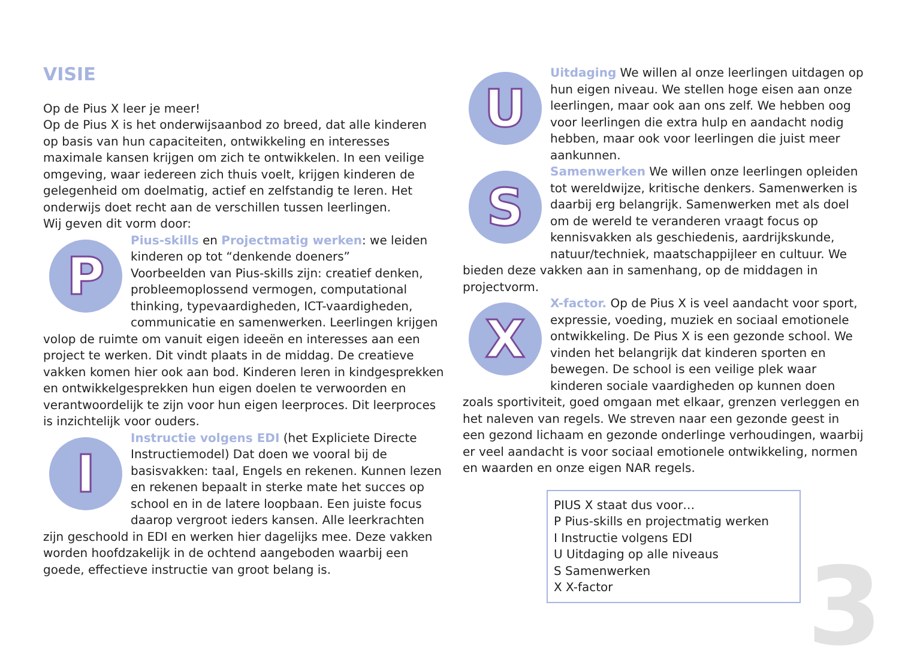VISIE
Op de Pius X leer je meer!
Op de Pius X is het onderwijsaanbod zo breed, dat alle kinderen op basis van hun capaciteiten, ontwikkeling en interesses maximale kansen krijgen om zich te ontwikkelen. In een veilige omgeving, waar iedereen zich thuis voelt, krijgen kinderen de gelegenheid om doelmatig, actief en zelfstandig te leren. Het onderwijs doet recht aan de verschillen tussen leerlingen.
Wij geven dit vorm door:
P
Pius-skills en Projectmatig werken: we leiden kinderen op tot “denkende doeners”
Voorbeelden van Pius-skills zijn: creatief denken, probleemoplossend vermogen, computational thinking, typevaardigheden, ICT-vaardigheden, communicatie en samenwerken. Leerlingen krijgen volop de ruimte om vanuit eigen ideeën en interesses aan een project te werken. Dit vindt plaats in de middag. De creatieve vakken komen hier ook aan bod. Kinderen leren in kindgesprekken en ontwikkelgesprekken hun eigen doelen te verwoorden en verantwoordelijk te zijn voor hun eigen leerproces. Dit leerproces is inzichtelijk voor ouders.
I
Instructie volgens EDI (het Expliciete Directe Instructiemodel) Dat doen we vooral bij de basisvakken: taal, Engels en rekenen. Kunnen lezen en rekenen bepaalt in sterke mate het succes op school en in de latere loopbaan. Een juiste focus daarop vergroot ieders kansen. Alle leerkrachten zijn geschoold in EDI en werken hier dagelijks mee. Deze vakken worden hoofdzakelijk in de ochtend aangeboden waarbij een goede, effectieve instructie van groot belang is.
U
Uitdaging We willen al onze leerlingen uitdagen op hun eigen niveau. We stellen hoge eisen aan onze leerlingen, maar ook aan ons zelf. We hebben oog voor leerlingen die extra hulp en aandacht nodig hebben, maar ook voor leerlingen die juist meer aankunnen.
S
Samenwerken We willen onze leerlingen opleiden tot wereldwijze, kritische denkers. Samenwerken is daarbij erg belangrijk. Samenwerken met als doel om de wereld te veranderen vraagt focus op kennisvakken als geschiedenis, aardrijkskunde, natuur/techniek, maatschappijleer en cultuur. We bieden deze vakken aan in samenhang, op de middagen in projectvorm.
X
X-factor. Op de Pius X is veel aandacht voor sport, expressie, voeding, muziek en sociaal emotionele ontwikkeling. De Pius X is een gezonde school. We vinden het belangrijk dat kinderen sporten en bewegen. De school is een veilige plek waar kinderen sociale vaardigheden op kunnen doen zoals sportiviteit, goed omgaan met elkaar, grenzen verleggen en het naleven van regels. We streven naar een gezonde geest in een gezond lichaam en gezonde onderlinge verhoudingen, waarbij er veel aandacht is voor sociaal emotionele ontwikkeling, normen en waarden en onze eigen NAR regels.
PIUS X staat dus voor…
P Pius-skills en projectmatig werken
I Instructie volgens EDI
U Uitdaging op alle niveaus
S Samenwerken
X X-factor
3